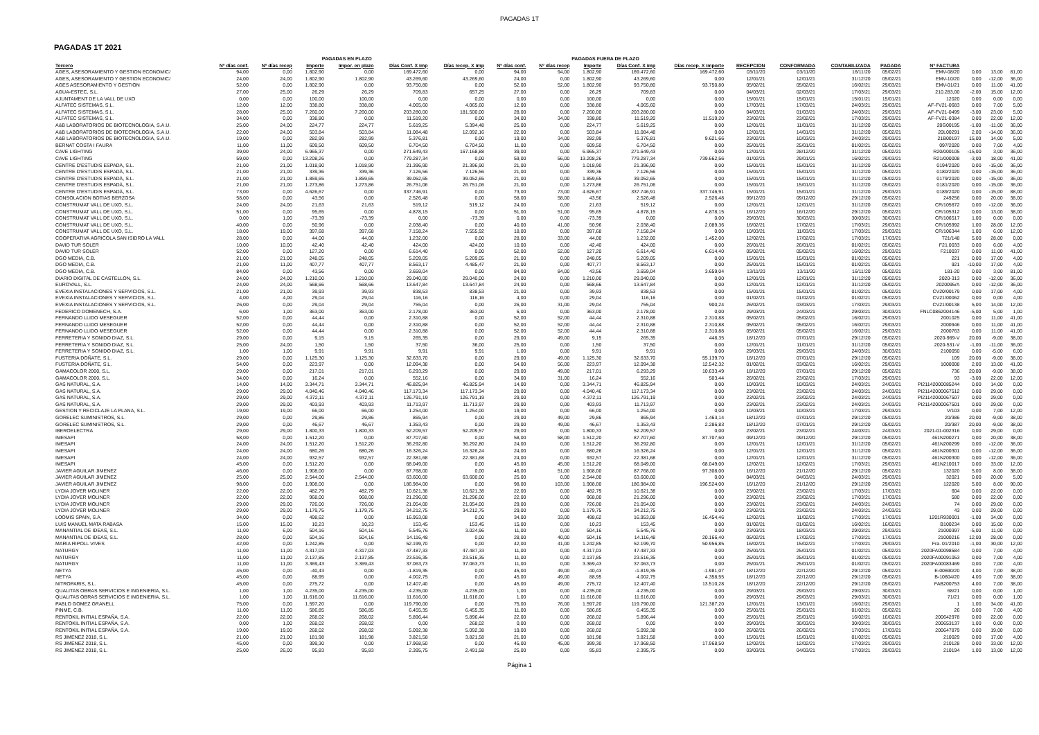PAGADAS 1T
PAGADAS 1T 2021
| | PAGADAS EN PLAZO | | | | | | PAGADAS FUERA DE PLAZO | | | | | | | | | | | | |
| --- | --- | --- | --- | --- | --- | --- | --- | --- | --- | --- | --- | --- | --- | --- | --- | --- | --- | --- | --- |
| Tercero | Nº días conf. | Nº días recep | Importe | Impor. en plazo | Días Conf. X imp | Días recep. X imp | Nº días conf. | Nº días recep | Importe | Días Conf. X imp | Días recep. X importe | RECEPCION | CONFORMADA | CONTABILIZADA | PAGADA | Nº FACTURA | | | |
| AGES, ASESORAMIENTO Y GESTION ECONOMIC/ | 94,00 | 0,00 | 1.802,90 | 0,00 | 169.472,60 | 0,00 | 94,00 | 94,00 | 1.802,90 | 169.472,60 | 169.472,60 | 03/11/20 | 03/11/20 | 16/11/20 | 05/02/21 | EMV-08/20 | 0,00 | 13,00 | 81,00 |
| AGES, ASESORAMIENTO Y GESTION ECONOMIC/ | 24,00 | 24,00 | 1.802,90 | 1.802,90 | 43.269,60 | 43.269,60 | 24,00 | 0,00 | 1.802,90 | 43.269,60 | 0,00 | 12/01/21 | 12/01/21 | 31/12/20 | 05/02/21 | EMV-10/20 | 0,00 | -12,00 | 36,00 |
| AGES ASESORAMIENTO Y GESTION | 52,00 | 0,00 | 1.802,90 | 0,00 | 93.750,80 | 0,00 | 52,00 | 52,00 | 1.802,90 | 93.750,80 | 93.750,80 | 05/02/21 | 05/02/21 | 16/02/21 | 29/03/21 | EMV-01/21 | 0,00 | 11,00 | 41,00 |
| AGUA-ESTEC, S.L. | 27,00 | 25,00 | 26,29 | 26,29 | 709,83 | 657,25 | 27,00 | 0,00 | 26,29 | 709,83 | 0,00 | 04/03/21 | 02/03/21 | 17/03/21 | 29/03/21 | 210.283,00 | -2,00 | 15,00 | 12,00 |
| AJUNTAMENT DE LA VALL DE UXO | 0,00 | 0,00 | 100,00 | 100,00 | 0,00 | 0,00 | 0,00 | 0,00 | 100,00 | 0,00 | 0,00 | 15/01/21 | 15/01/21 | 15/01/21 | 15/01/21 | 12020 | 0,00 | 0,00 | 0,00 |
| ALFATEC SISTEMAS, S.L. | 12,00 | 12,00 | 338,80 | 338,80 | 4.065,60 | 4.065,60 | 12,00 | 0,00 | 338,80 | 4.065,60 | 0,00 | 17/03/21 | 17/03/21 | 24/03/21 | 29/03/21 | AF-FV21-0683 | 0,00 | 7,00 | 5,00 |
| ALFATEC SISTEMAS, S.L. | 28,00 | 25,00 | 7.260,00 | 7.260,00 | 203.280,00 | 181.500,00 | 28,00 | 0,00 | 7.260,00 | 203.280,00 | 0,00 | 04/03/21 | 01/03/21 | 24/03/21 | 29/03/21 | AF-FV21-0499 | -3,00 | 23,00 | 5,00 |
| ALFATEC SISTEMAS, S.L. | 34,00 | 0,00 | 338,80 | 0,00 | 11.519,20 | 0,00 | 34,00 | 34,00 | 338,80 | 11.519,20 | 11.519,20 | 23/02/21 | 23/02/21 | 17/03/21 | 29/03/21 | AF-FV21-0384 | 0,00 | 22,00 | 12,00 |
| A&B LABORATORIOS DE BIOTECNOLOGIA, S.A.U. | 25,00 | 24,00 | 224,77 | 224,77 | 5.619,25 | 5.394,48 | 25,00 | 0,00 | 224,77 | 5.619,25 | 0,00 | 12/01/21 | 11/01/21 | 31/12/20 | 05/02/21 | 20G00195 | -1,00 | -11,00 | 36,00 |
| A&B LABORATORIOS DE BIOTECNOLOGIA, S.A.U. | 22,00 | 24,00 | 503,84 | 503,84 | 11.084,48 | 12.092,16 | 22,00 | 0,00 | 503,84 | 11.084,48 | 0,00 | 12/01/21 | 14/01/21 | 31/12/20 | 05/02/21 | 20L00291 | 2,00 | -14,00 | 36,00 |
| A&B LABORATORIOS DE BIOTECNOLOGIA, S.A.U. | 19,00 | 0,00 | 282,99 | 282,99 | 5.376,81 | 0,00 | 19,00 | 34,00 | 282,99 | 5.376,81 | 9.621,66 | 23/02/21 | 10/03/21 | 24/03/21 | 29/03/21 | 21B00197 | 15,00 | 14,00 | 5,00 |
| BERNAT COSTA I FAURA | 11,00 | 11,00 | 609,50 | 609,50 | 6.704,50 | 6.704,50 | 11,00 | 0,00 | 609,50 | 6.704,50 | 0,00 | 25/01/21 | 25/01/21 | 01/02/21 | 05/02/21 | 097/2020 | 0,00 | 7,00 | 4,00 |
| CAVE LIGHTING | 39,00 | 24,00 | 6.965,37 | 0,00 | 271.649,43 | 167.168,88 | 39,00 | 0,00 | 6.965,37 | 271.649,43 | 0,00 | 12/01/21 | 28/12/20 | 31/12/20 | 05/02/21 | R20/000105 | -15,00 | 3,00 | 36,00 |
| CAVE LIGHTING | 59,00 | 0,00 | 13.208,26 | 0,00 | 779.287,34 | 0,00 | 59,00 | 56,00 | 13.208,26 | 779.287,34 | 739.662,56 | 01/02/21 | 29/01/21 | 16/02/21 | 29/03/21 | R21/000008 | -3,00 | 18,00 | 41,00 |
| CENTRE D'ESTUDIS ESPADÀ, S.L. | 21,00 | 21,00 | 1.018,90 | 1.018,90 | 21.396,90 | 21.396,90 | 21,00 | 0,00 | 1.018,90 | 21.396,90 | 0,00 | 15/01/21 | 15/01/21 | 31/12/20 | 05/02/21 | 0194/2020 | 0,00 | -15,00 | 36,00 |
| CENTRE D'ESTUDIS ESPADÀ, S.L. | 21,00 | 21,00 | 339,36 | 339,36 | 7.126,56 | 7.126,56 | 21,00 | 0,00 | 339,36 | 7.126,56 | 0,00 | 15/01/21 | 15/01/21 | 31/12/20 | 05/02/21 | 0180/2020 | 0,00 | -15,00 | 36,00 |
| CENTRE D'ESTUDIS ESPADÀ, S.L. | 21,00 | 21,00 | 1.859,65 | 1.859,65 | 39.052,65 | 39.052,65 | 21,00 | 0,00 | 1.859,65 | 39.052,65 | 0,00 | 15/01/21 | 15/01/21 | 31/12/20 | 05/02/21 | 0179/2020 | 0,00 | -15,00 | 36,00 |
| CENTRE D'ESTUDIS ESPADÀ, S.L. | 21,00 | 21,00 | 1.273,86 | 1.273,86 | 26.751,06 | 26.751,06 | 21,00 | 0,00 | 1.273,86 | 26.751,06 | 0,00 | 15/01/21 | 15/01/21 | 31/12/20 | 05/02/21 | 0181/2020 | 0,00 | -15,00 | 36,00 |
| CENTRE D'ESTUDIS ESPADÀ, S.L. | 73,00 | 0,00 | 4.626,67 | 0,00 | 337.746,91 | 0,00 | 73,00 | 73,00 | 4.626,67 | 337.746,91 | 337.746,91 | 15/01/21 | 15/01/21 | 31/12/20 | 29/03/21 | 0189/2020 | 0,00 | -15,00 | 88,00 |
| CONSOLACION BOTIAS BERZOSA | 58,00 | 0,00 | 43,56 | 0,00 | 2.526,48 | 0,00 | 58,00 | 58,00 | 43,56 | 2.526,48 | 2.526,48 | 09/12/20 | 09/12/20 | 29/12/20 | 05/02/21 | 249256 | 0,00 | 20,00 | 38,00 |
| CONSTRUMAT VALL DE UXO, S.L. | 24,00 | 24,00 | 21,63 | 21,63 | 519,12 | 519,12 | 24,00 | 0,00 | 21,63 | 519,12 | 0,00 | 12/01/21 | 12/01/21 | 31/12/20 | 05/02/21 | CR/105672 | 0,00 | -12,00 | 36,00 |
| CONSTRUMAT VALL DE UXO, S.L. | 51,00 | 0,00 | 95,65 | 0,00 | 4.878,15 | 0,00 | 51,00 | 51,00 | 95,65 | 4.878,15 | 4.878,15 | 16/12/20 | 16/12/20 | 29/12/20 | 05/02/21 | CR/105312 | 0,00 | 13,00 | 38,00 |
| CONSTRUMAT VALL DE UXO, S.L. | 0,00 | 1,00 | -73,39 | -73,39 | 0,00 | -73,39 | 0,00 | 0,00 | -73,39 | 0,00 | 0,00 | 29/03/21 | 30/03/21 | 30/03/21 | 30/03/21 | CR/106517 | 1,00 | 0,00 | 0,00 |
| CONSTRUMAT VALL DE UXO, S.L. | 40,00 | 0,00 | 50,96 | 0,00 | 2.038,40 | 0,00 | 40,00 | 41,00 | 50,96 | 2.038,40 | 2.089,36 | 16/02/21 | 17/02/21 | 17/03/21 | 29/03/21 | CR/105992 | 1,00 | 28,00 | 12,00 |
| CONSTRUMAT VALL DE UXO, S.L. | 18,00 | 19,00 | 397,68 | 397,68 | 7.158,24 | 7.555,92 | 18,00 | 0,00 | 397,68 | 7.158,24 | 0,00 | 10/03/21 | 11/03/21 | 17/03/21 | 29/03/21 | CR/106344 | 1,00 | 6,00 | 12,00 |
| COOPERATIVA AGRICOLA SAN ISIDRO LA VALL | 28,00 | 0,00 | 44,00 | 44,00 | 1.232,00 | 0,00 | 28,00 | 33,00 | 44,00 | 1.232,00 | 1.452,00 | 12/02/21 | 17/02/21 | 17/03/21 | 17/03/21 | T21/148 | 5,00 | 28,00 | 0,00 |
| DAVID TUR SOLER | 10,00 | 10,00 | 42,40 | 42,40 | 424,00 | 424,00 | 10,00 | 0,00 | 42,40 | 424,00 | 0,00 | 26/01/21 | 26/01/21 | 01/02/21 | 05/02/21 | F21.0033 | 0,00 | 6,00 | 4,00 |
| DAVID TUR SOLER | 52,00 | 0,00 | 127,20 | 0,00 | 6.614,40 | 0,00 | 52,00 | 52,00 | 127,20 | 6.614,40 | 6.614,40 | 05/02/21 | 05/02/21 | 16/02/21 | 29/03/21 | F210037 | 0,00 | 11,00 | 41,00 |
| DGO MEDIA, C.B. | 21,00 | 21,00 | 248,05 | 248,05 | 5.209,05 | 5.209,05 | 21,00 | 0,00 | 248,05 | 5.209,05 | 0,00 | 15/01/21 | 15/01/21 | 01/02/21 | 05/02/21 | 221 | 0,00 | 17,00 | 4,00 |
| DGO MEDIA, C.B. | 21,00 | 11,00 | 407,77 | 407,77 | 8.563,17 | 4.485,47 | 21,00 | 0,00 | 407,77 | 8.563,17 | 0,00 | 25/01/21 | 15/01/21 | 01/02/21 | 05/02/21 | 921 | -10,00 | 17,00 | 4,00 |
| DGO MEDIA, C.B. | 84,00 | 0,00 | 43,56 | 0,00 | 3.659,04 | 0,00 | 84,00 | 84,00 | 43,56 | 3.659,04 | 3.659,04 | 13/11/20 | 13/11/20 | 16/11/20 | 05/02/21 | 181-20 | 0,00 | 3,00 | 81,00 |
| DIARIO DIGITAL DE CASTELLON, S.L. | 24,00 | 24,00 | 1.210,00 | 1.210,00 | 29.040,00 | 29.040,00 | 24,00 | 0,00 | 1.210,00 | 29.040,00 | 0,00 | 12/01/21 | 12/01/21 | 31/12/20 | 05/02/21 | 2020-313 | 0,00 | -12,00 | 36,00 |
| EUROVALL, S.L. | 24,00 | 24,00 | 568,66 | 568,66 | 13.647,84 | 13.647,84 | 24,00 | 0,00 | 568,66 | 13.647,84 | 0,00 | 12/01/21 | 12/01/21 | 31/12/20 | 05/02/21 | 2020095/A | 0,00 | -12,00 | 36,00 |
| EVEXIA INSTALACIONES Y SERVICIOS, S.L. | 21,00 | 21,00 | 39,93 | 39,93 | 838,53 | 838,53 | 21,00 | 0,00 | 39,93 | 838,53 | 0,00 | 15/01/21 | 15/01/21 | 01/02/21 | 05/02/21 | CV20/00179 | 0,00 | 17,00 | 4,00 |
| EVEXIA INSTALACIONES Y SERVICIOS, S.L. | 4,00 | 4,00 | 29,04 | 29,04 | 116,16 | 116,16 | 4,00 | 0,00 | 29,04 | 116,16 | 0,00 | 01/02/21 | 01/02/21 | 01/02/21 | 05/02/21 | CV21/00062 | 0,00 | 0,00 | 4,00 |
| EVEXIA INSTALACIONES Y SERVICIOS, S.L. | 26,00 | 0,00 | 29,04 | 29,04 | 755,04 | 0,00 | 26,00 | 31,00 | 29,04 | 755,04 | 900,24 | 26/02/21 | 03/03/21 | 17/03/21 | 29/03/21 | CV21/00138 | 5,00 | 14,00 | 12,00 |
| FEDERICO DOMENECH, S.A. | 6,00 | 1,00 | 363,00 | 363,00 | 2.178,00 | 363,00 | 6,00 | 0,00 | 363,00 | 2.178,00 | 0,00 | 29/03/21 | 24/03/21 | 29/03/21 | 30/03/21 | FNLC0862004146 | -5,00 | 5,00 | 1,00 |
| FERNANDO LLIDO MESEGUER | 52,00 | 0,00 | 44,44 | 0,00 | 2.310,88 | 0,00 | 52,00 | 52,00 | 44,44 | 2.310,88 | 2.310,88 | 05/02/21 | 05/02/21 | 16/02/21 | 29/03/21 | 2001025 | 0,00 | 11,00 | 41,00 |
| FERNANDO LLIDO MESEGUER | 52,00 | 0,00 | 44,44 | 0,00 | 2.310,88 | 0,00 | 52,00 | 52,00 | 44,44 | 2.310,88 | 2.310,88 | 05/02/21 | 05/02/21 | 16/02/21 | 29/03/21 | 2000946 | 0,00 | 11,00 | 41,00 |
| FERNANDO LLIDO MESEGUER | 52,00 | 0,00 | 44,44 | 0,00 | 2.310,88 | 0,00 | 52,00 | 52,00 | 44,44 | 2.310,88 | 2.310,88 | 05/02/21 | 05/02/21 | 16/02/21 | 29/03/21 | 2000763 | 0,00 | 11,00 | 41,00 |
| FERRETERIA Y SONIDO DIAZ, S.L. | 29,00 | 0,00 | 9,15 | 9,15 | 265,35 | 0,00 | 29,00 | 49,00 | 9,15 | 265,35 | 448,35 | 18/12/20 | 07/01/21 | 29/12/20 | 05/02/21 | 2020-969-V | 20,00 | -9,00 | 38,00 |
| FERRETERIA Y SONIDO DIAZ, S.L. | 25,00 | 24,00 | 1,50 | 1,50 | 37,50 | 36,00 | 25,00 | 0,00 | 1,50 | 37,50 | 0,00 | 12/01/21 | 11/01/21 | 31/12/20 | 05/02/21 | 2020-531-V | -1,00 | -11,00 | 36,00 |
| FERRETERIA Y SONIDO DIAZ, S.L. | 1,00 | 1,00 | 9,91 | 9,91 | 9,91 | 9,91 | 1,00 | 0,00 | 9,91 | 9,91 | 0,00 | 29/03/21 | 29/03/21 | 24/03/21 | 30/03/21 | 2100050 | 0,00 | -5,00 | 6,00 |
| FUSTERIA DOÑATE, S.L. | 29,00 | 0,00 | 1.125,30 | 1.125,30 | 32.633,70 | 0,00 | 29,00 | 49,00 | 1.125,30 | 32.633,70 | 55.139,70 | 18/12/20 | 07/01/21 | 29/12/20 | 05/02/21 | 109 | 20,00 | -9,00 | 38,00 |
| FUSTERIA DOÑATE, S.L. | 54,00 | 0,00 | 223,97 | 0,00 | 12.094,38 | 0,00 | 54,00 | 56,00 | 223,97 | 12.094,38 | 12.542,32 | 01/02/21 | 03/02/21 | 16/02/21 | 29/03/21 | 1000008 | 2,00 | 13,00 | 41,00 |
| GAMACOLOR 2000, S.L. | 29,00 | 0,00 | 217,01 | 217,01 | 6.293,29 | 0,00 | 29,00 | 49,00 | 217,01 | 6.293,29 | 10.633,49 | 18/12/20 | 07/01/21 | 29/12/20 | 05/02/21 | 736 | 20,00 | -9,00 | 38,00 |
| GAMACOLOR 2000, S.L. | 34,00 | 0,00 | 16,24 | 0,00 | 552,16 | 0,00 | 34,00 | 31,00 | 16,24 | 552,16 | 503,44 | 26/02/21 | 23/02/21 | 17/03/21 | 29/03/21 | 93 | -3,00 | 22,00 | 12,00 |
| GAS NATURAL, S.A. | 14,00 | 14,00 | 3.344,71 | 3.344,71 | 46.825,94 | 46.825,94 | 14,00 | 0,00 | 3.344,71 | 46.825,94 | 0,00 | 10/03/21 | 10/03/21 | 24/03/21 | 24/03/21 | PI21142000085244 | 0,00 | 14,00 | 0,00 |
| GAS NATURAL, S.A. | 29,00 | 29,00 | 4.040,46 | 4.040,46 | 117.173,34 | 117.173,34 | 29,00 | 0,00 | 4.040,46 | 117.173,34 | 0,00 | 23/02/21 | 23/02/21 | 24/03/21 | 24/03/21 | PI21142000067512 | 0,00 | 29,00 | 0,00 |
| GAS NATURAL, S.A. | 29,00 | 29,00 | 4.372,11 | 4.372,11 | 126.791,19 | 126.791,19 | 29,00 | 0,00 | 4.372,11 | 126.791,19 | 0,00 | 23/02/21 | 23/02/21 | 24/03/21 | 24/03/21 | PI21142000067507 | 0,00 | 29,00 | 0,00 |
| GAS NATURAL, S.A. | 29,00 | 29,00 | 403,93 | 403,93 | 11.713,97 | 11.713,97 | 29,00 | 0,00 | 403,93 | 11.713,97 | 0,00 | 23/02/21 | 23/02/21 | 24/03/21 | 24/03/21 | PI21142000067501 | 0,00 | 29,00 | 0,00 |
| GESTION Y RECICLAJE LA PLANA, S.L. | 19,00 | 19,00 | 66,00 | 66,00 | 1.254,00 | 1.254,00 | 19,00 | 0,00 | 66,00 | 1.254,00 | 0,00 | 10/03/21 | 10/03/21 | 17/03/21 | 29/03/21 | V/103 | 0,00 | 7,00 | 12,00 |
| GORELEC SUMINISTROS, S.L. | 29,00 | 0,00 | 29,86 | 29,86 | 865,94 | 0,00 | 29,00 | 49,00 | 29,86 | 865,94 | 1.463,14 | 18/12/20 | 07/01/21 | 29/12/20 | 05/02/21 | 20/386 | 20,00 | -9,00 | 38,00 |
| GORELEC SUMINISTROS, S.L. | 29,00 | 0,00 | 46,67 | 46,67 | 1.353,43 | 0,00 | 29,00 | 49,00 | 46,67 | 1.353,43 | 2.286,83 | 18/12/20 | 07/01/21 | 29/12/20 | 05/02/21 | 20/387 | 20,00 | -9,00 | 38,00 |
| IBEROELECTRA | 29,00 | 29,00 | 1.800,33 | 1.800,33 | 52.209,57 | 52.209,57 | 29,00 | 0,00 | 1.800,33 | 52.209,57 | 0,00 | 23/02/21 | 23/02/21 | 24/03/21 | 24/03/21 | 2021-01-002316 | 0,00 | 29,00 | 0,00 |
| IMESAPI | 58,00 | 0,00 | 1.512,20 | 0,00 | 87.707,60 | 0,00 | 58,00 | 58,00 | 1.512,20 | 87.707,60 | 87.707,60 | 09/12/20 | 09/12/20 | 29/12/20 | 05/02/21 | 461N200271 | 0,00 | 20,00 | 38,00 |
| IMESAPI | 24,00 | 24,00 | 1.512,20 | 1.512,20 | 36.292,80 | 36.292,80 | 24,00 | 0,00 | 1.512,20 | 36.292,80 | 0,00 | 12/01/21 | 12/01/21 | 31/12/20 | 05/02/21 | 461N200299 | 0,00 | -12,00 | 36,00 |
| IMESAPI | 24,00 | 24,00 | 680,26 | 680,26 | 16.326,24 | 16.326,24 | 24,00 | 0,00 | 680,26 | 16.326,24 | 0,00 | 12/01/21 | 12/01/21 | 31/12/20 | 05/02/21 | 461N200301 | 0,00 | -12,00 | 36,00 |
| IMESAPI | 24,00 | 24,00 | 932,57 | 932,57 | 22.381,68 | 22.381,68 | 24,00 | 0,00 | 932,57 | 22.381,68 | 0,00 | 12/01/21 | 12/01/21 | 31/12/20 | 05/02/21 | 461N200300 | 0,00 | -12,00 | 36,00 |
| IMESAPI | 45,00 | 0,00 | 1.512,20 | 0,00 | 68.049,00 | 0,00 | 45,00 | 45,00 | 1.512,20 | 68.049,00 | 68.049,00 | 12/02/21 | 12/02/21 | 17/03/21 | 29/03/21 | 461N210017 | 0,00 | 33,00 | 12,00 |
| JAVIER AGUILAR JIMENEZ | 46,00 | 0,00 | 1.908,00 | 0,00 | 87.768,00 | 0,00 | 46,00 | 51,00 | 1.908,00 | 87.768,00 | 97.308,00 | 16/12/20 | 21/12/20 | 29/12/20 | 05/02/21 | 132020 | 5,00 | 8,00 | 38,00 |
| JAVIER AGUILAR JIMENEZ | 25,00 | 25,00 | 2.544,00 | 2.544,00 | 63.600,00 | 63.600,00 | 25,00 | 0,00 | 2.544,00 | 63.600,00 | 0,00 | 04/03/21 | 04/03/21 | 24/03/21 | 29/03/21 | 32021 | 0,00 | 20,00 | 5,00 |
| JAVIER AGUILAR JIMENEZ | 98,00 | 0,00 | 1.908,00 | 0,00 | 186.984,00 | 0,00 | 98,00 | 103,00 | 1.908,00 | 186.984,00 | 196.524,00 | 16/12/20 | 21/12/20 | 29/12/20 | 29/03/21 | 122020 | 5,00 | 8,00 | 90,00 |
| LYDIA JOVER MOLINER | 22,00 | 22,00 | 482,79 | 482,79 | 10.621,38 | 10.621,38 | 22,00 | 0,00 | 482,79 | 10.621,38 | 0,00 | 23/02/21 | 23/02/21 | 17/03/21 | 17/03/21 | 604 | 0,00 | 22,00 | 0,00 |
| LYDIA JOVER MOLINER | 22,00 | 22,00 | 968,00 | 968,00 | 21.296,00 | 21.296,00 | 22,00 | 0,00 | 968,00 | 21.296,00 | 0,00 | 23/02/21 | 23/02/21 | 17/03/21 | 17/03/21 | 580 | 0,00 | 22,00 | 0,00 |
| LYDIA JOVER MOLINER | 29,00 | 29,00 | 726,00 | 726,00 | 21.054,00 | 21.054,00 | 29,00 | 0,00 | 726,00 | 21.054,00 | 0,00 | 23/02/21 | 23/02/21 | 24/03/21 | 24/03/21 | 74 | 0,00 | 29,00 | 0,00 |
| LYDIA JOVER MOLINER | 29,00 | 29,00 | 1.179,75 | 1.179,75 | 34.212,75 | 34.212,75 | 29,00 | 0,00 | 1.179,75 | 34.212,75 | 0,00 | 23/02/21 | 23/02/21 | 24/03/21 | 24/03/21 | 43 | 0,00 | 29,00 | 0,00 |
| LOOMIS SPAIN, S.A. | 34,00 | 0,00 | 498,62 | 0,00 | 16.953,08 | 0,00 | 34,00 | 33,00 | 498,62 | 16.953,08 | 16.454,46 | 12/02/21 | 11/02/21 | 17/03/21 | 17/03/21 | 1201R930001 | -1,00 | 34,00 | 0,00 |
| LUIS MANUEL MATA RABASA | 15,00 | 15,00 | 10,23 | 10,23 | 153,45 | 153,45 | 15,00 | 0,00 | 10,23 | 153,45 | 0,00 | 01/02/21 | 01/02/21 | 16/02/21 | 16/02/21 | B100234 | 0,00 | 15,00 | 0,00 |
| MANANTIAL DE IDEAS, S.L. | 11,00 | 6,00 | 504,16 | 504,16 | 5.545,76 | 3.024,96 | 11,00 | 0,00 | 504,16 | 5.545,76 | 0,00 | 23/03/21 | 18/03/21 | 29/03/21 | 29/03/21 | 21000397 | -5,00 | 11,00 | 0,00 |
| MANANTIAL DE IDEAS, S.L. | 28,00 | 0,00 | 504,16 | 504,16 | 14.116,48 | 0,00 | 28,00 | 40,00 | 504,16 | 14.116,48 | 20.166,40 | 05/02/21 | 17/02/21 | 17/03/21 | 17/03/21 | 21000216 | 12,00 | 28,00 | 0,00 |
| MARIA RIPOLL VIVES | 42,00 | 0,00 | 1.242,85 | 0,00 | 52.199,70 | 0,00 | 42,00 | 41,00 | 1.242,85 | 52.199,70 | 50.956,85 | 16/02/21 | 15/02/21 | 17/03/21 | 29/03/21 | Fra. 01/2010 | -1,00 | 30,00 | 12,00 |
| NATURGY | 11,00 | 11,00 | 4.317,03 | 4.317,03 | 47.487,33 | 47.487,33 | 11,00 | 0,00 | 4.317,03 | 47.487,33 | 0,00 | 25/01/21 | 25/01/21 | 01/02/21 | 05/02/21 | 2020FA00098584 | 0,00 | 7,00 | 4,00 |
| NATURGY | 11,00 | 11,00 | 2.137,85 | 2.137,85 | 23.516,35 | 23.516,35 | 11,00 | 0,00 | 2.137,85 | 23.516,35 | 0,00 | 25/01/21 | 25/01/21 | 01/02/21 | 05/02/21 | 2020FA00091053 | 0,00 | 7,00 | 4,00 |
| NATURGY | 11,00 | 11,00 | 3.369,43 | 3.369,43 | 37.063,73 | 37.063,73 | 11,00 | 0,00 | 3.369,43 | 37.063,73 | 0,00 | 25/01/21 | 25/01/21 | 01/02/21 | 05/02/21 | 2020FA00083469 | 0,00 | 7,00 | 4,00 |
| NETYA | 45,00 | 0,00 | -40,43 | 0,00 | -1.819,35 | 0,00 | 45,00 | 49,00 | -40,43 | -1.819,35 | -1.981,07 | 18/12/20 | 22/12/20 | 29/12/20 | 05/02/21 | E-00690/20 | 4,00 | 7,00 | 38,00 |
| NETYA | 45,00 | 0,00 | 88,95 | 0,00 | 4.002,75 | 0,00 | 45,00 | 49,00 | 88,95 | 4.002,75 | 4.358,55 | 18/12/20 | 22/12/20 | 29/12/20 | 05/02/21 | B-10604/20 | 4,00 | 7,00 | 38,00 |
| NITROPARIS, S.L. | 45,00 | 0,00 | 275,72 | 0,00 | 12.407,40 | 0,00 | 45,00 | 49,00 | 275,72 | 12.407,40 | 13.510,28 | 18/12/20 | 22/12/20 | 29/12/20 | 05/02/21 | FAB200753 | 4,00 | 7,00 | 38,00 |
| QUALITAS OBRAS SERVICIOS E INGENIERIA, S.L. | 1,00 | 1,00 | 4.235,00 | 4.235,00 | 4.235,00 | 4.235,00 | 1,00 | 0,00 | 4.235,00 | 4.235,00 | 0,00 | 29/03/21 | 29/03/21 | 29/03/21 | 30/03/21 | 68/21 | 0,00 | 0,00 | 1,00 |
| QUALITAS OBRAS SERVICIOS E INGENIERIA, S.L. | 1,00 | 1,00 | 11.616,00 | 11.616,00 | 11.616,00 | 11.616,00 | 1,00 | 0,00 | 11.616,00 | 11.616,00 | 0,00 | 29/03/21 | 29/03/21 | 29/03/21 | 30/03/21 | 71/21 | 0,00 | 0,00 | 1,00 |
| PABLO GOMEZ GRANELL | 75,00 | 0,00 | 1.597,20 | 0,00 | 119.790,00 | 0,00 | 75,00 | 76,00 | 1.597,20 | 119.790,00 | 121.387,20 | 12/01/21 | 13/01/21 | 16/02/21 | 29/03/21 | 1 | 1,00 | 34,00 | 41,00 |
| PINME, C.B. | 11,00 | 11,00 | 586,85 | 586,85 | 6.455,35 | 6.455,35 | 11,00 | 0,00 | 586,85 | 6.455,35 | 0,00 | 25/01/21 | 25/01/21 | 01/02/21 | 05/02/21 | 26 | 0,00 | 7,00 | 4,00 |
| RENTOKIL INITIAL ESPAÑA, S.A. | 22,00 | 22,00 | 268,02 | 268,02 | 5.896,44 | 5.896,44 | 22,00 | 0,00 | 268,02 | 5.896,44 | 0,00 | 25/01/21 | 25/01/21 | 16/02/21 | 16/02/21 | 200642978 | 0,00 | 22,00 | 0,00 |
| RENTOKIL INITIAL ESPAÑA, S.A. | 0,00 | 1,00 | 268,02 | 268,02 | 0,00 | 268,02 | 0,00 | 0,00 | 268,02 | 0,00 | 0,00 | 29/03/21 | 30/03/21 | 30/03/21 | 30/03/21 | 200653137 | 1,00 | 0,00 | 0,00 |
| RENTOKIL INITIAL ESPAÑA, S.A. | 19,00 | 19,00 | 268,02 | 268,02 | 5.092,38 | 5.092,38 | 19,00 | 0,00 | 268,02 | 5.092,38 | 0,00 | 26/02/21 | 26/02/21 | 17/03/21 | 17/03/21 | 200647879 | 0,00 | 19,00 | 0,00 |
| RS JIMENEZ 2018, S.L. | 21,00 | 21,00 | 181,98 | 181,98 | 3.821,58 | 3.821,58 | 21,00 | 0,00 | 181,98 | 3.821,58 | 0,00 | 15/01/21 | 15/01/21 | 01/02/21 | 05/02/21 | 210029 | 0,00 | 17,00 | 4,00 |
| RS JIMENEZ 2018, S.L. | 45,00 | 0,00 | 399,30 | 0,00 | 17.968,50 | 0,00 | 45,00 | 45,00 | 399,30 | 17.968,50 | 17.968,50 | 12/02/21 | 12/02/21 | 17/03/21 | 29/03/21 | 210128 | 0,00 | 33,00 | 12,00 |
| RS JIMENEZ 2018, S.L. | 25,00 | 26,00 | 95,83 | 95,83 | 2.395,75 | 2.491,58 | 25,00 | 0,00 | 95,83 | 2.395,75 | 0,00 | 03/03/21 | 04/03/21 | 17/03/21 | 29/03/21 | 210194 | 1,00 | 13,00 | 12,00 |
Página 1